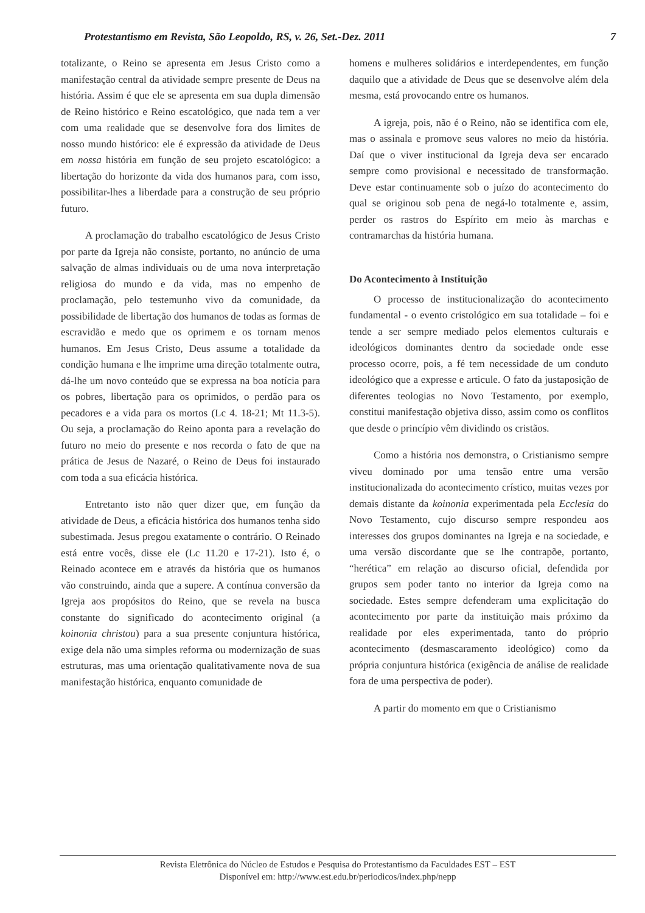Protestantismo em Revista, São Leopoldo, RS, v. 26, Set.-Dez. 2011 7
totalizante, o Reino se apresenta em Jesus Cristo como a manifestação central da atividade sempre presente de Deus na história. Assim é que ele se apresenta em sua dupla dimensão de Reino histórico e Reino escatológico, que nada tem a ver com uma realidade que se desenvolve fora dos limites de nosso mundo histórico: ele é expressão da atividade de Deus em nossa história em função de seu projeto escatológico: a libertação do horizonte da vida dos humanos para, com isso, possibilitar-lhes a liberdade para a construção de seu próprio futuro.
A proclamação do trabalho escatológico de Jesus Cristo por parte da Igreja não consiste, portanto, no anúncio de uma salvação de almas individuais ou de uma nova interpretação religiosa do mundo e da vida, mas no empenho de proclamação, pelo testemunho vivo da comunidade, da possibilidade de libertação dos humanos de todas as formas de escravidão e medo que os oprimem e os tornam menos humanos. Em Jesus Cristo, Deus assume a totalidade da condição humana e lhe imprime uma direção totalmente outra, dá-lhe um novo conteúdo que se expressa na boa notícia para os pobres, libertação para os oprimidos, o perdão para os pecadores e a vida para os mortos (Lc 4. 18-21; Mt 11.3-5). Ou seja, a proclamação do Reino aponta para a revelação do futuro no meio do presente e nos recorda o fato de que na prática de Jesus de Nazaré, o Reino de Deus foi instaurado com toda a sua eficácia histórica.
Entretanto isto não quer dizer que, em função da atividade de Deus, a eficácia histórica dos humanos tenha sido subestimada. Jesus pregou exatamente o contrário. O Reinado está entre vocês, disse ele (Lc 11.20 e 17-21). Isto é, o Reinado acontece em e através da história que os humanos vão construindo, ainda que a supere. A contínua conversão da Igreja aos propósitos do Reino, que se revela na busca constante do significado do acontecimento original (a koinonia christou) para a sua presente conjuntura histórica, exige dela não uma simples reforma ou modernização de suas estruturas, mas uma orientação qualitativamente nova de sua manifestação histórica, enquanto comunidade de
homens e mulheres solidários e interdependentes, em função daquilo que a atividade de Deus que se desenvolve além dela mesma, está provocando entre os humanos.
A igreja, pois, não é o Reino, não se identifica com ele, mas o assinala e promove seus valores no meio da história. Daí que o viver institucional da Igreja deva ser encarado sempre como provisional e necessitado de transformação. Deve estar continuamente sob o juízo do acontecimento do qual se originou sob pena de negá-lo totalmente e, assim, perder os rastros do Espírito em meio às marchas e contramarchas da história humana.
Do Acontecimento à Instituição
O processo de institucionalização do acontecimento fundamental - o evento cristológico em sua totalidade – foi e tende a ser sempre mediado pelos elementos culturais e ideológicos dominantes dentro da sociedade onde esse processo ocorre, pois, a fé tem necessidade de um conduto ideológico que a expresse e articule. O fato da justaposição de diferentes teologias no Novo Testamento, por exemplo, constitui manifestação objetiva disso, assim como os conflitos que desde o princípio vêm dividindo os cristãos.
Como a história nos demonstra, o Cristianismo sempre viveu dominado por uma tensão entre uma versão institucionalizada do acontecimento crístico, muitas vezes por demais distante da koinonia experimentada pela Ecclesia do Novo Testamento, cujo discurso sempre respondeu aos interesses dos grupos dominantes na Igreja e na sociedade, e uma versão discordante que se lhe contrapõe, portanto, “herética” em relação ao discurso oficial, defendida por grupos sem poder tanto no interior da Igreja como na sociedade. Estes sempre defenderam uma explicitação do acontecimento por parte da instituição mais próximo da realidade por eles experimentada, tanto do próprio acontecimento (desmascaramento ideológico) como da própria conjuntura histórica (exigência de análise de realidade fora de uma perspectiva de poder).
A partir do momento em que o Cristianismo
Revista Eletrônica do Núcleo de Estudos e Pesquisa do Protestantismo da Faculdades EST – EST
Disponível em: http://www.est.edu.br/periodicos/index.php/nepp